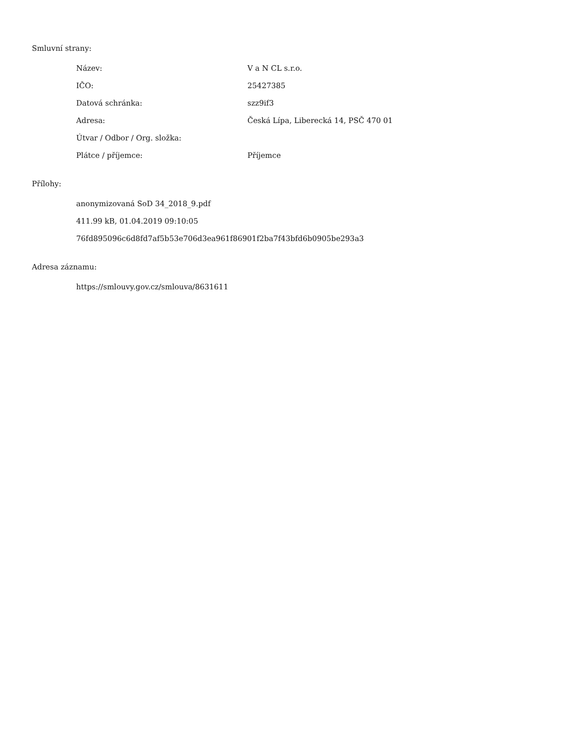Smluvní strany:
| Název: | V a N CL s.r.o. |
| IČO: | 25427385 |
| Datová schránka: | szz9if3 |
| Adresa: | Česká Lípa, Liberecká 14, PSČ 470 01 |
| Útvar / Odbor / Org. složka: | |
| Plátce / příjemce: | Příjemce |
Přílohy:
anonymizovaná SoD 34_2018_9.pdf
411.99 kB, 01.04.2019 09:10:05
76fd895096c6d8fd7af5b53e706d3ea961f86901f2ba7f43bfd6b0905be293a3
Adresa záznamu:
https://smlouvy.gov.cz/smlouva/8631611